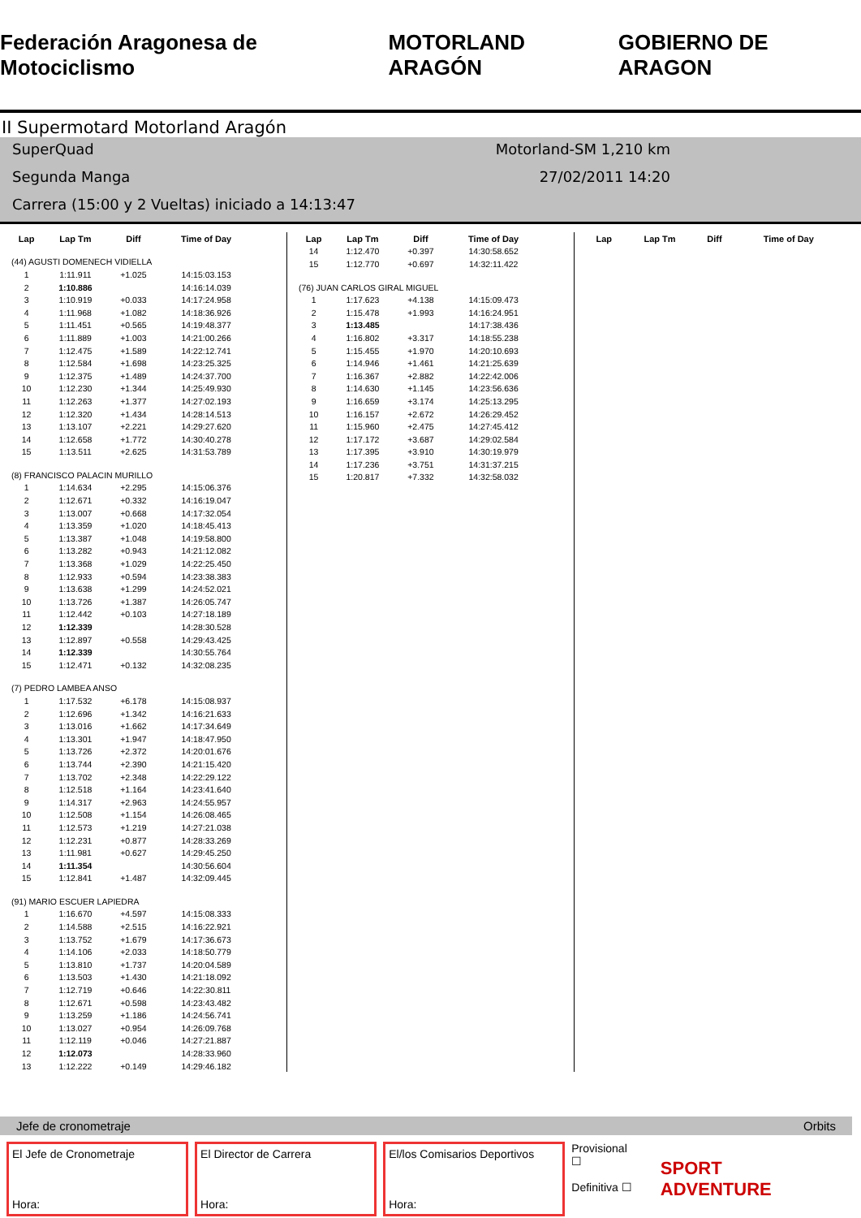Federación Aragonesa de Motociclismo MOTORLAND ARAGÓN GOBIERNO DE ARAGON
II Supermotard Motorland Aragón
SuperQuad Motorland-SM 1,210 km
Segunda Manga 27/02/2011 14:20
Carrera (15:00 y 2 Vueltas) iniciado a 14:13:47
| Lap | Lap Tm | Diff | Time of Day |
| --- | --- | --- | --- |
| (44) AGUSTI DOMENECH VIDIELLA | | | |
| 1 | 1:11.911 | +1.025 | 14:15:03.153 |
| 2 | 1:10.886 | | 14:16:14.039 |
| 3 | 1:10.919 | +0.033 | 14:17:24.958 |
| 4 | 1:11.968 | +1.082 | 14:18:36.926 |
| 5 | 1:11.451 | +0.565 | 14:19:48.377 |
| 6 | 1:11.889 | +1.003 | 14:21:00.266 |
| 7 | 1:12.475 | +1.589 | 14:22:12.741 |
| 8 | 1:12.584 | +1.698 | 14:23:25.325 |
| 9 | 1:12.375 | +1.489 | 14:24:37.700 |
| 10 | 1:12.230 | +1.344 | 14:25:49.930 |
| 11 | 1:12.263 | +1.377 | 14:27:02.193 |
| 12 | 1:12.320 | +1.434 | 14:28:14.513 |
| 13 | 1:13.107 | +2.221 | 14:29:27.620 |
| 14 | 1:12.658 | +1.772 | 14:30:40.278 |
| 15 | 1:13.511 | +2.625 | 14:31:53.789 |
| (8) FRANCISCO PALACIN MURILLO | | | |
| 1 | 1:14.634 | +2.295 | 14:15:06.376 |
| 2 | 1:12.671 | +0.332 | 14:16:19.047 |
| 3 | 1:13.007 | +0.668 | 14:17:32.054 |
| 4 | 1:13.359 | +1.020 | 14:18:45.413 |
| 5 | 1:13.387 | +1.048 | 14:19:58.800 |
| 6 | 1:13.282 | +0.943 | 14:21:12.082 |
| 7 | 1:13.368 | +1.029 | 14:22:25.450 |
| 8 | 1:12.933 | +0.594 | 14:23:38.383 |
| 9 | 1:13.638 | +1.299 | 14:24:52.021 |
| 10 | 1:13.726 | +1.387 | 14:26:05.747 |
| 11 | 1:12.442 | +0.103 | 14:27:18.189 |
| 12 | 1:12.339 | | 14:28:30.528 |
| 13 | 1:12.897 | +0.558 | 14:29:43.425 |
| 14 | 1:12.339 | | 14:30:55.764 |
| 15 | 1:12.471 | +0.132 | 14:32:08.235 |
| (7) PEDRO LAMBEA ANSO | | | |
| 1 | 1:17.532 | +6.178 | 14:15:08.937 |
| 2 | 1:12.696 | +1.342 | 14:16:21.633 |
| 3 | 1:13.016 | +1.662 | 14:17:34.649 |
| 4 | 1:13.301 | +1.947 | 14:18:47.950 |
| 5 | 1:13.726 | +2.372 | 14:20:01.676 |
| 6 | 1:13.744 | +2.390 | 14:21:15.420 |
| 7 | 1:13.702 | +2.348 | 14:22:29.122 |
| 8 | 1:12.518 | +1.164 | 14:23:41.640 |
| 9 | 1:14.317 | +2.963 | 14:24:55.957 |
| 10 | 1:12.508 | +1.154 | 14:26:08.465 |
| 11 | 1:12.573 | +1.219 | 14:27:21.038 |
| 12 | 1:12.231 | +0.877 | 14:28:33.269 |
| 13 | 1:11.981 | +0.627 | 14:29:45.250 |
| 14 | 1:11.354 | | 14:30:56.604 |
| 15 | 1:12.841 | +1.487 | 14:32:09.445 |
| (91) MARIO ESCUER LAPIEDRA | | | |
| 1 | 1:16.670 | +4.597 | 14:15:08.333 |
| 2 | 1:14.588 | +2.515 | 14:16:22.921 |
| 3 | 1:13.752 | +1.679 | 14:17:36.673 |
| 4 | 1:14.106 | +2.033 | 14:18:50.779 |
| 5 | 1:13.810 | +1.737 | 14:20:04.589 |
| 6 | 1:13.503 | +1.430 | 14:21:18.092 |
| 7 | 1:12.719 | +0.646 | 14:22:30.811 |
| 8 | 1:12.671 | +0.598 | 14:23:43.482 |
| 9 | 1:13.259 | +1.186 | 14:24:56.741 |
| 10 | 1:13.027 | +0.954 | 14:26:09.768 |
| 11 | 1:12.119 | +0.046 | 14:27:21.887 |
| 12 | 1:12.073 | | 14:28:33.960 |
| 13 | 1:12.222 | +0.149 | 14:29:46.182 |
| Lap | Lap Tm | Diff | Time of Day |
| --- | --- | --- | --- |
| 14 | 1:12.470 | +0.397 | 14:30:58.652 |
| 15 | 1:12.770 | +0.697 | 14:32:11.422 |
| (76) JUAN CARLOS GIRAL MIGUEL | | | |
| 1 | 1:17.623 | +4.138 | 14:15:09.473 |
| 2 | 1:15.478 | +1.993 | 14:16:24.951 |
| 3 | 1:13.485 | | 14:17:38.436 |
| 4 | 1:16.802 | +3.317 | 14:18:55.238 |
| 5 | 1:15.455 | +1.970 | 14:20:10.693 |
| 6 | 1:14.946 | +1.461 | 14:21:25.639 |
| 7 | 1:16.367 | +2.882 | 14:22:42.006 |
| 8 | 1:14.630 | +1.145 | 14:23:56.636 |
| 9 | 1:16.659 | +3.174 | 14:25:13.295 |
| 10 | 1:16.157 | +2.672 | 14:26:29.452 |
| 11 | 1:15.960 | +2.475 | 14:27:45.412 |
| 12 | 1:17.172 | +3.687 | 14:29:02.584 |
| 13 | 1:17.395 | +3.910 | 14:30:19.979 |
| 14 | 1:17.236 | +3.751 | 14:31:37.215 |
| 15 | 1:20.817 | +7.332 | 14:32:58.032 |
| Lap | Lap Tm | Diff | Time of Day |
| --- | --- | --- | --- |
Jefe de cronometraje Orbits
El Jefe de Cronometraje
Hora:
El Director de Carrera
Hora:
El/los Comisarios Deportivos
Hora:
Provisional ☐
Definitiva ☐
SPORT ADVENTURE